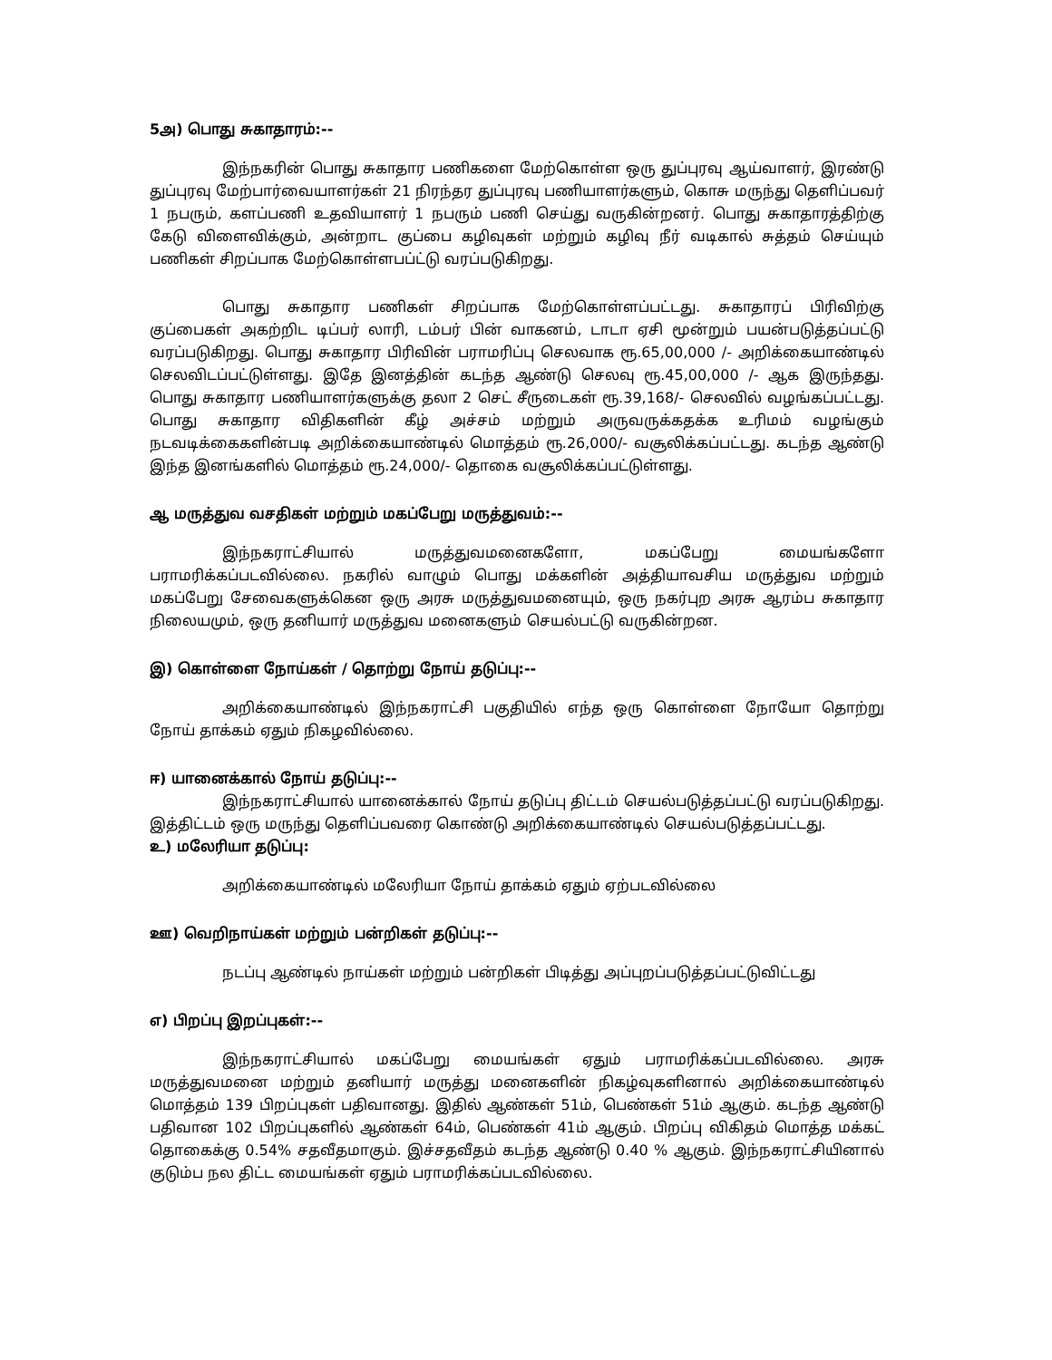5அ) பொது சுகாதாரம்:--
இந்நகரின் பொது சுகாதார பணிகளை மேற்கொள்ள ஒரு துப்புரவு ஆய்வாளர், இரண்டு துப்புரவு மேற்பார்வையாளர்கள் 21 நிரந்தர துப்புரவு பணியாளர்களும், கொசு மருந்து தெளிப்பவர் 1 நபரும், களப்பணி உதவியாளர் 1 நபரும் பணி செய்து வருகின்றனர். பொது சுகாதாரத்திற்கு கேடு விளைவிக்கும், அன்றாட குப்பை கழிவுகள் மற்றும் கழிவு நீர் வடிகால் சுத்தம் செய்யும் பணிகள் சிறப்பாக மேற்கொள்ளபப்ட்டு வரப்படுகிறது.
பொது சுகாதார பணிகள் சிறப்பாக மேற்கொள்ளப்பட்டது. சுகாதாரப் பிரிவிற்கு குப்பைகள் அகற்றிட டிப்பர் லாரி, டம்பர் பின் வாகனம், டாடா ஏசி மூன்றும் பயன்படுத்தப்பட்டு வரப்படுகிறது. பொது சுகாதார பிரிவின் பராமரிப்பு செலவாக ரூ.65,00,000 /- அறிக்கையாண்டில் செலவிடப்பட்டுள்ளது. இதே இனத்தின் கடந்த ஆண்டு செலவு ரூ.45,00,000 /- ஆக இருந்தது. பொது சுகாதார பணியாளர்களுக்கு தலா 2 செட் சீருடைகள் ரூ.39,168/- செலவில் வழங்கப்பட்டது. பொது சுகாதார விதிகளின் கீழ் அச்சம் மற்றும் அருவருக்கதக்க உரிமம் வழங்கும் நடவடிக்கைகளின்படி அறிக்கையாண்டில் மொத்தம் ரூ.26,000/- வசூலிக்கப்பட்டது. கடந்த ஆண்டு இந்த இனங்களில் மொத்தம் ரூ.24,000/- தொகை வசூலிக்கப்பட்டுள்ளது.
ஆ மருத்துவ வசதிகள் மற்றும் மகப்பேறு மருத்துவம்:--
இந்நகராட்சியால் மருத்துவமனைகளோ, மகப்பேறு மையங்களோ பராமரிக்கப்படவில்லை. நகரில் வாழும் பொது மக்களின் அத்தியாவசிய மருத்துவ மற்றும் மகப்பேறு சேவைகளுக்கென ஒரு அரசு மருத்துவமனையும், ஒரு நகர்புற அரசு ஆரம்ப சுகாதார நிலையமும், ஒரு தனியார் மருத்துவ மனைகளும் செயல்பட்டு வருகின்றன.
இ) கொள்ளை நோய்கள் / தொற்று நோய் தடுப்பு:--
அறிக்கையாண்டில் இந்நகராட்சி பகுதியில் எந்த ஒரு கொள்ளை நோயோ தொற்று நோய் தாக்கம் ஏதும் நிகழவில்லை.
ஈ) யானைக்கால் நோய் தடுப்பு:--
இந்நகராட்சியால் யானைக்கால் நோய் தடுப்பு திட்டம் செயல்படுத்தப்பட்டு வரப்படுகிறது. இத்திட்டம் ஒரு மருந்து தெளிப்பவரை கொண்டு அறிக்கையாண்டில் செயல்படுத்தப்பட்டது.
உ) மலேரியா தடுப்பு:
அறிக்கையாண்டில் மலேரியா நோய் தாக்கம் ஏதும் ஏற்படவில்லை
ஊ) வெறிநாய்கள் மற்றும் பன்றிகள் தடுப்பு:--
நடப்பு ஆண்டில் நாய்கள் மற்றும் பன்றிகள் பிடித்து அப்புறப்படுத்தப்பட்டுவிட்டது
எ) பிறப்பு இறப்புகள்:--
இந்நகராட்சியால் மகப்பேறு மையங்கள் ஏதும் பராமரிக்கப்படவில்லை. அரசு மருத்துவமனை மற்றும் தனியார் மருத்து மனைகளின் நிகழ்வுகளினால் அறிக்கையாண்டில் மொத்தம் 139 பிறப்புகள் பதிவானது. இதில் ஆண்கள் 51ம், பெண்கள் 51ம் ஆகும். கடந்த ஆண்டு பதிவான 102 பிறப்புகளில் ஆண்கள் 64ம், பெண்கள் 41ம் ஆகும். பிறப்பு விகிதம் மொத்த மக்கட் தொகைக்கு 0.54% சதவீதமாகும். இச்சதவீதம் கடந்த ஆண்டு 0.40 % ஆகும். இந்நகராட்சியினால் குடும்ப நல திட்ட மையங்கள் ஏதும் பராமரிக்கப்படவில்லை.